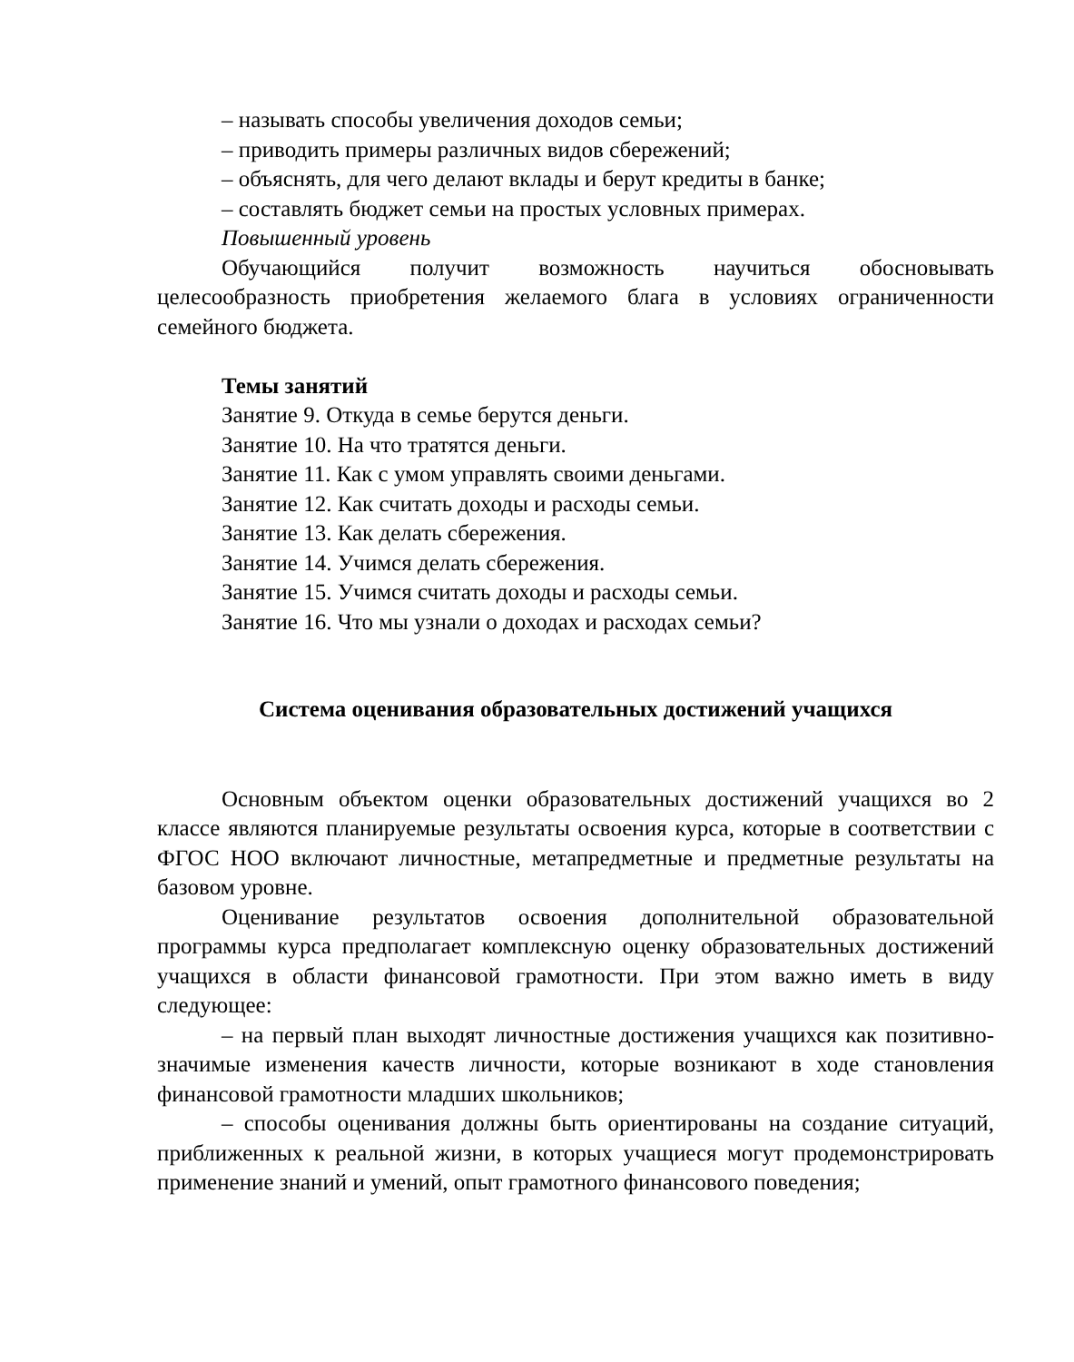– называть способы увеличения доходов семьи;
– приводить примеры различных видов сбережений;
– объяснять, для чего делают вклады и берут кредиты в банке;
– составлять бюджет семьи на простых условных примерах.
Повышенный уровень
Обучающийся получит возможность научиться обосновывать целесообразность приобретения желаемого блага в условиях ограниченности семейного бюджета.
Темы занятий
Занятие 9. Откуда в семье берутся деньги.
Занятие 10. На что тратятся деньги.
Занятие 11. Как с умом управлять своими деньгами.
Занятие 12. Как считать доходы и расходы семьи.
Занятие 13. Как делать сбережения.
Занятие 14. Учимся делать сбережения.
Занятие 15. Учимся считать доходы и расходы семьи.
Занятие 16. Что мы узнали о доходах и расходах семьи?
Система оценивания образовательных достижений учащихся
Основным объектом оценки образовательных достижений учащихся во 2 классе являются планируемые результаты освоения курса, которые в соответствии с ФГОС НОО включают личностные, метапредметные и предметные результаты на базовом уровне.
Оценивание результатов освоения дополнительной образовательной программы курса предполагает комплексную оценку образовательных достижений учащихся в области финансовой грамотности. При этом важно иметь в виду следующее:
– на первый план выходят личностные достижения учащихся как позитивно-значимые изменения качеств личности, которые возникают в ходе становления финансовой грамотности младших школьников;
– способы оценивания должны быть ориентированы на создание ситуаций, приближенных к реальной жизни, в которых учащиеся могут продемонстрировать применение знаний и умений, опыт грамотного финансового поведения;